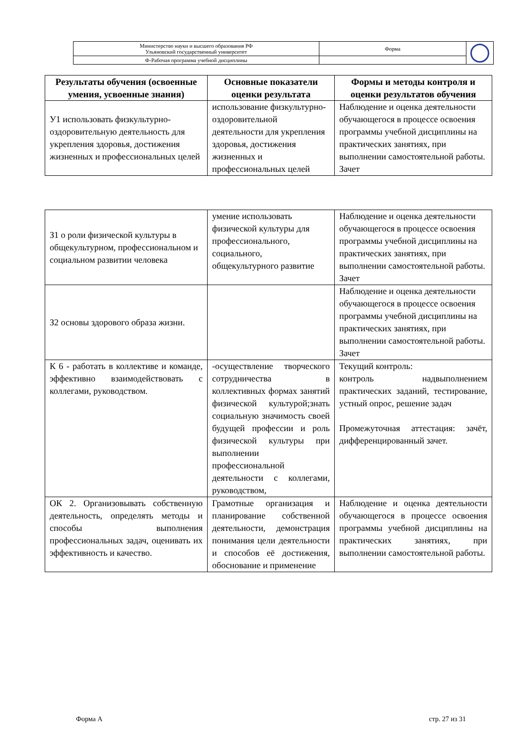| Министерство науки и высшего образования РФ Ульяновский государственный университет | Форма | |
| Ф-Рабочая программа учебной дисциплины | | |
| Результаты обучения (освоенные умения, усвоенные знания) | Основные показатели оценки результата | Формы и методы контроля и оценки результатов обучения |
| --- | --- | --- |
| У1 использовать физкультурно-оздоровительную деятельность для укрепления здоровья, достижения жизненных и профессиональных целей | использование физкультурно-оздоровительной деятельности для укрепления здоровья, достижения жизненных и профессиональных целей | Наблюдение и оценка деятельности обучающегося в процессе освоения программы учебной дисциплины на практических занятиях, при выполнении самостоятельной работы. Зачет |
| З1 о роли физической культуры в общекультурном, профессиональном и социальном развитии человека | умение использовать физической культуры для профессионального, социального, общекультурного развитие | Наблюдение и оценка деятельности обучающегося в процессе освоения программы учебной дисциплины на практических занятиях, при выполнении самостоятельной работы. Зачет |
| З2 основы здорового образа жизни. | | Наблюдение и оценка деятельности обучающегося в процессе освоения программы учебной дисциплины на практических занятиях, при выполнении самостоятельной работы. Зачет |
| К 6 - работать в коллективе и команде, эффективно взаимодействовать с коллегами, руководством. | -осуществление творческого сотрудничества в коллективных формах занятий физической культурой;знать социальную значимость своей будущей профессии и роль физической культуры при выполнении профессиональной деятельности с коллегами, руководством, | Текущий контроль: контроль надвыполнением практических заданий, тестирование, устный опрос, решение задач Промежуточная аттестация: зачёт, дифференцированный зачет. |
| ОК 2. Организовывать собственную деятельность, определять методы и способы выполнения профессиональных задач, оценивать их эффективность и качество. | Грамотные организация и планирование собственной деятельности, демонстрация понимания цели деятельности и способов её достижения, обоснование и применение | Наблюдение и оценка деятельности обучающегося в процессе освоения программы учебной дисциплины на практических занятиях, при выполнении самостоятельной работы. |
Форма А стр. 27 из 31